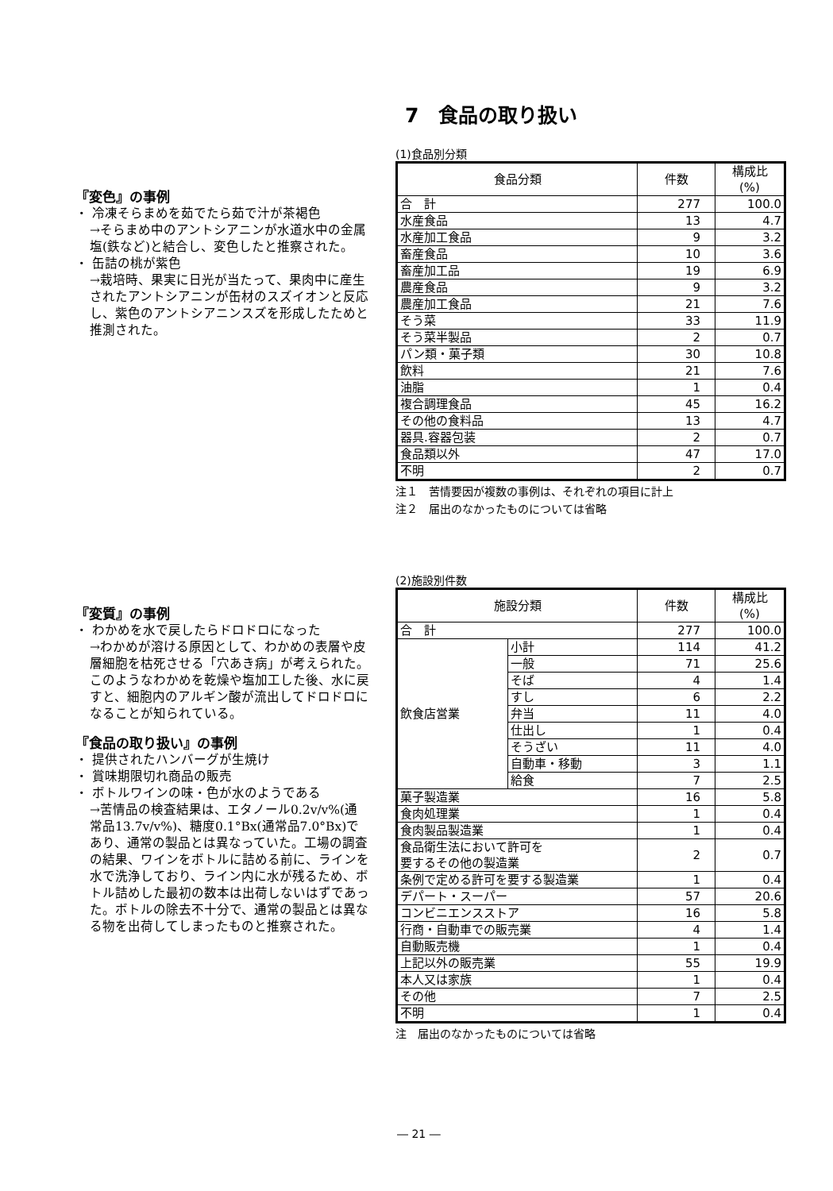『変色』の事例
・ 冷凍そらまめを茹でたら茹で汁が茶褐色
→そらまめ中のアントシアニンが水道水中の金属塩(鉄など)と結合し、変色したと推察された。
・ 缶詰の桃が紫色
→栽培時、果実に日光が当たって、果肉中に産生されたアントシアニンが缶材のスズイオンと反応し、紫色のアントシアニンスズを形成したためと推測された。
『変質』の事例
・ わかめを水で戻したらドロドロになった
→わかめが溶ける原因として、わかめの表層や皮層細胞を枯死させる「穴あき病」が考えられた。このようなわかめを乾燥や塩加工した後、水に戻すと、細胞内のアルギン酸が流出してドロドロになることが知られている。
『食品の取り扱い』の事例
・ 提供されたハンバーグが生焼け
・ 賞味期限切れ商品の販売
・ ボトルワインの味・色が水のようである
→苦情品の検査結果は、エタノール0.2v/v%(通常品13.7v/v%)、糖度0.1°Bx(通常品7.0°Bx)であり、通常の製品とは異なっていた。工場の調査の結果、ワインをボトルに詰める前に、ラインを水で洗浄しており、ライン内に水が残るため、ボトル詰めした最初の数本は出荷しないはずであった。ボトルの除去不十分で、通常の製品とは異なる物を出荷してしまったものと推察された。
7　食品の取り扱い
(1)食品別分類
| 食品分類 | 件数 | 構成比 (%) |
| --- | --- | --- |
| 合 計 | 277 | 100.0 |
| 水産食品 | 13 | 4.7 |
| 水産加工食品 | 9 | 3.2 |
| 畜産食品 | 10 | 3.6 |
| 畜産加工品 | 19 | 6.9 |
| 農産食品 | 9 | 3.2 |
| 農産加工食品 | 21 | 7.6 |
| そう菜 | 33 | 11.9 |
| そう菜半製品 | 2 | 0.7 |
| パン類・菓子類 | 30 | 10.8 |
| 飲料 | 21 | 7.6 |
| 油脂 | 1 | 0.4 |
| 複合調理食品 | 45 | 16.2 |
| その他の食料品 | 13 | 4.7 |
| 器具.容器包装 | 2 | 0.7 |
| 食品類以外 | 47 | 17.0 |
| 不明 | 2 | 0.7 |
注１　苦情要因が複数の事例は、それぞれの項目に計上
注２　届出のなかったものについては省略
(2)施設別件数
| 施設分類 | | 件数 | 構成比 (%) |
| --- | --- | --- | --- |
| 合 計 | | 277 | 100.0 |
| 飲食店営業 | 小計 | 114 | 41.2 |
| | 一般 | 71 | 25.6 |
| | そば | 4 | 1.4 |
| | すし | 6 | 2.2 |
| | 弁当 | 11 | 4.0 |
| | 仕出し | 1 | 0.4 |
| | そうざい | 11 | 4.0 |
| | 自動車・移動 | 3 | 1.1 |
| | 給食 | 7 | 2.5 |
| 菓子製造業 | | 16 | 5.8 |
| 食肉処理業 | | 1 | 0.4 |
| 食肉製品製造業 | | 1 | 0.4 |
| 食品衛生法において許可を 要するその他の製造業 | | 2 | 0.7 |
| 条例で定める許可を要する製造業 | | 1 | 0.4 |
| デパート・スーパー | | 57 | 20.6 |
| コンビニエンスストア | | 16 | 5.8 |
| 行商・自動車での販売業 | | 4 | 1.4 |
| 自動販売機 | | 1 | 0.4 |
| 上記以外の販売業 | | 55 | 19.9 |
| 本人又は家族 | | 1 | 0.4 |
| その他 | | 7 | 2.5 |
| 不明 | | 1 | 0.4 |
注　届出のなかったものについては省略
― 21 ―